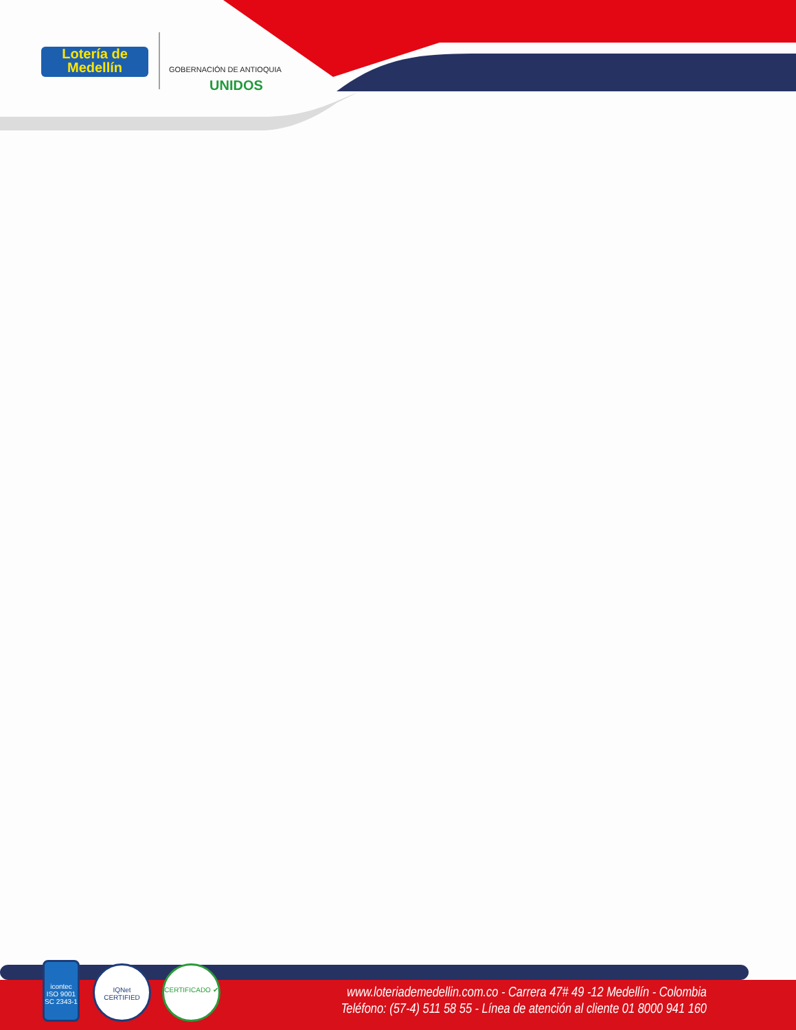Lotería de
Medellín
GOBERNACIÓN DE ANTIOQUIA
UNIDOS
icontec
ISO 9001
SC 2343-1
IQNet
CERTIFIED
CERTIFICADO ✔
www.loteriademedellin.com.co - Carrera 47# 49 -12 Medellín - Colombia
Teléfono: (57-4) 511 58 55 - Línea de atención al cliente 01 8000 941 160